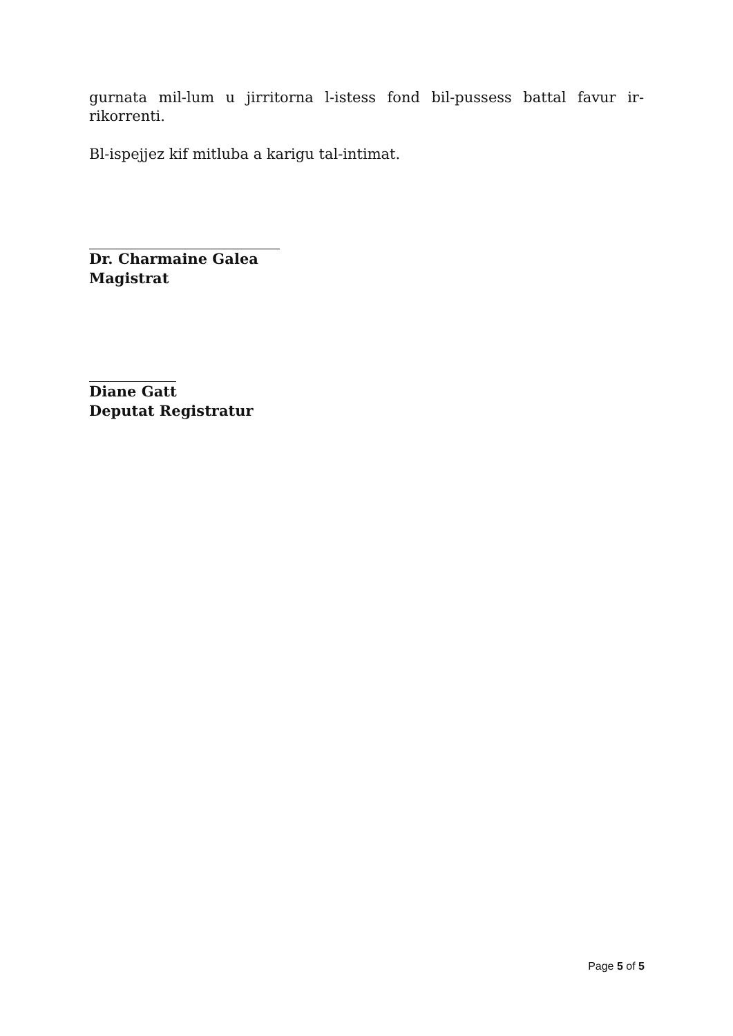gurnata mil-lum u jirritorna l-istess fond bil-pussess battal favur ir-rikorrenti.
Bl-ispejjez kif mitluba a karigu tal-intimat.
Dr. Charmaine Galea
Magistrat
Diane Gatt
Deputat Registratur
Page 5 of 5